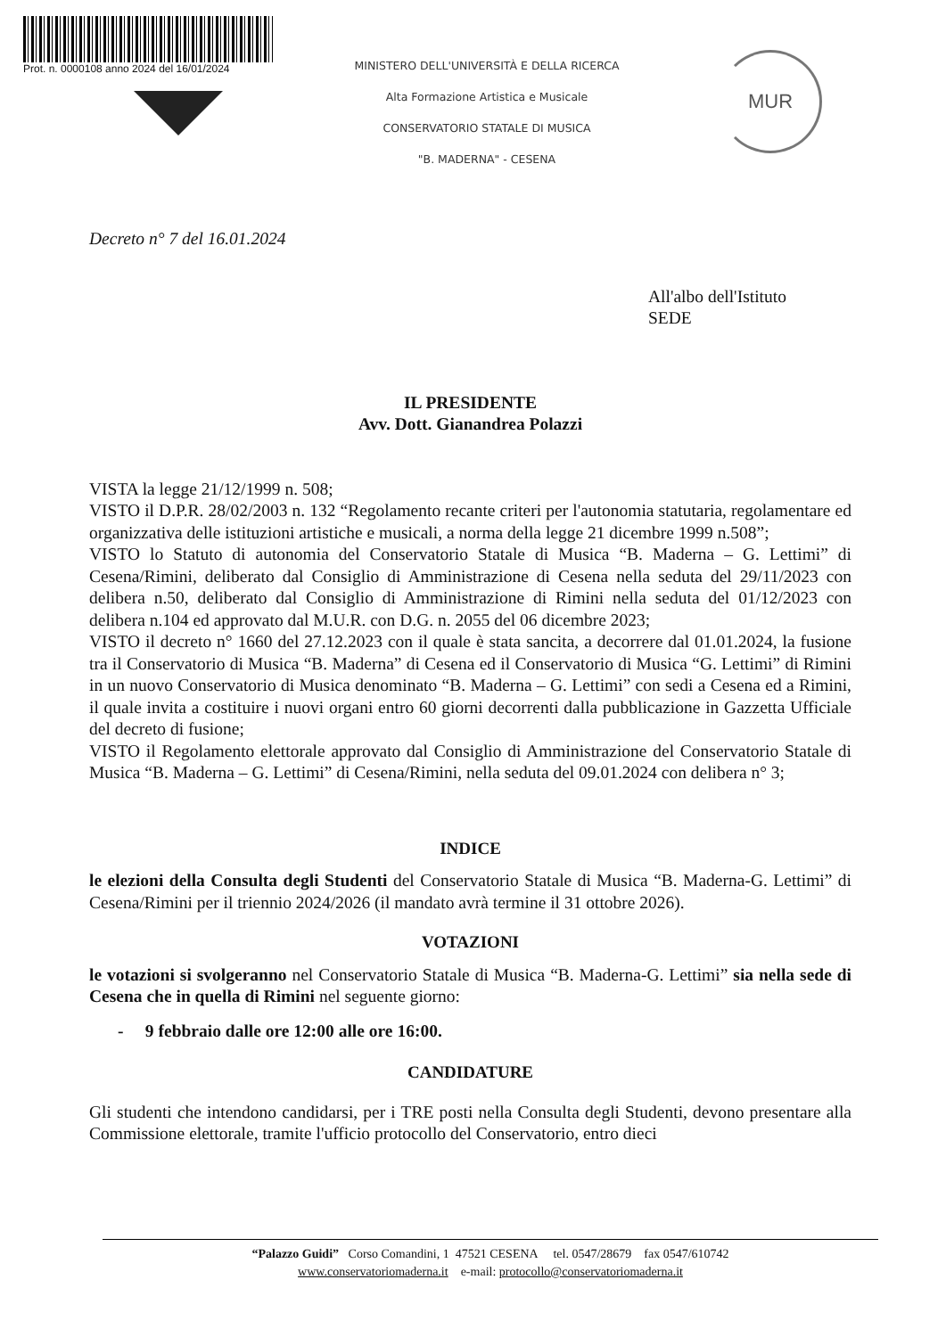Prot. n. 0000108 anno 2024 del 16/01/2024
MINISTERO DELL'UNIVERSITÀ E DELLA RICERCA
Alta Formazione Artistica e Musicale
CONSERVATORIO STATALE DI MUSICA
"B. MADERNA" - CESENA
MUR
Decreto n° 7 del 16.01.2024
All'albo dell'Istituto
SEDE
IL PRESIDENTE
Avv. Dott. Gianandrea Polazzi
VISTA la legge 21/12/1999 n. 508;
VISTO il D.P.R. 28/02/2003 n. 132 “Regolamento recante criteri per l'autonomia statutaria, regolamentare ed organizzativa delle istituzioni artistiche e musicali, a norma della legge 21 dicembre 1999 n.508”;
VISTO lo Statuto di autonomia del Conservatorio Statale di Musica “B. Maderna – G. Lettimi” di Cesena/Rimini, deliberato dal Consiglio di Amministrazione di Cesena nella seduta del 29/11/2023 con delibera n.50, deliberato dal Consiglio di Amministrazione di Rimini nella seduta del 01/12/2023 con delibera n.104 ed approvato dal M.U.R. con D.G. n. 2055 del 06 dicembre 2023;
VISTO il decreto n° 1660 del 27.12.2023 con il quale è stata sancita, a decorrere dal 01.01.2024, la fusione tra il Conservatorio di Musica “B. Maderna” di Cesena ed il Conservatorio di Musica “G. Lettimi” di Rimini in un nuovo Conservatorio di Musica denominato “B. Maderna – G. Lettimi” con sedi a Cesena ed a Rimini, il quale invita a costituire i nuovi organi entro 60 giorni decorrenti dalla pubblicazione in Gazzetta Ufficiale del decreto di fusione;
VISTO il Regolamento elettorale approvato dal Consiglio di Amministrazione del Conservatorio Statale di Musica “B. Maderna – G. Lettimi” di Cesena/Rimini, nella seduta del 09.01.2024 con delibera n° 3;
INDICE
le elezioni della Consulta degli Studenti del Conservatorio Statale di Musica “B. Maderna-G. Lettimi” di Cesena/Rimini per il triennio 2024/2026 (il mandato avrà termine il 31 ottobre 2026).
VOTAZIONI
le votazioni si svolgeranno nel Conservatorio Statale di Musica “B. Maderna-G. Lettimi” sia nella sede di Cesena che in quella di Rimini nel seguente giorno:
- 9 febbraio dalle ore 12:00 alle ore 16:00.
CANDIDATURE
Gli studenti che intendono candidarsi, per i TRE posti nella Consulta degli Studenti, devono presentare alla Commissione elettorale, tramite l'ufficio protocollo del Conservatorio, entro dieci
“Palazzo Guidi” Corso Comandini, 1 47521 CESENA tel. 0547/28679 fax 0547/610742
www.conservatoriomaderna.it e-mail: protocollo@conservatoriomaderna.it